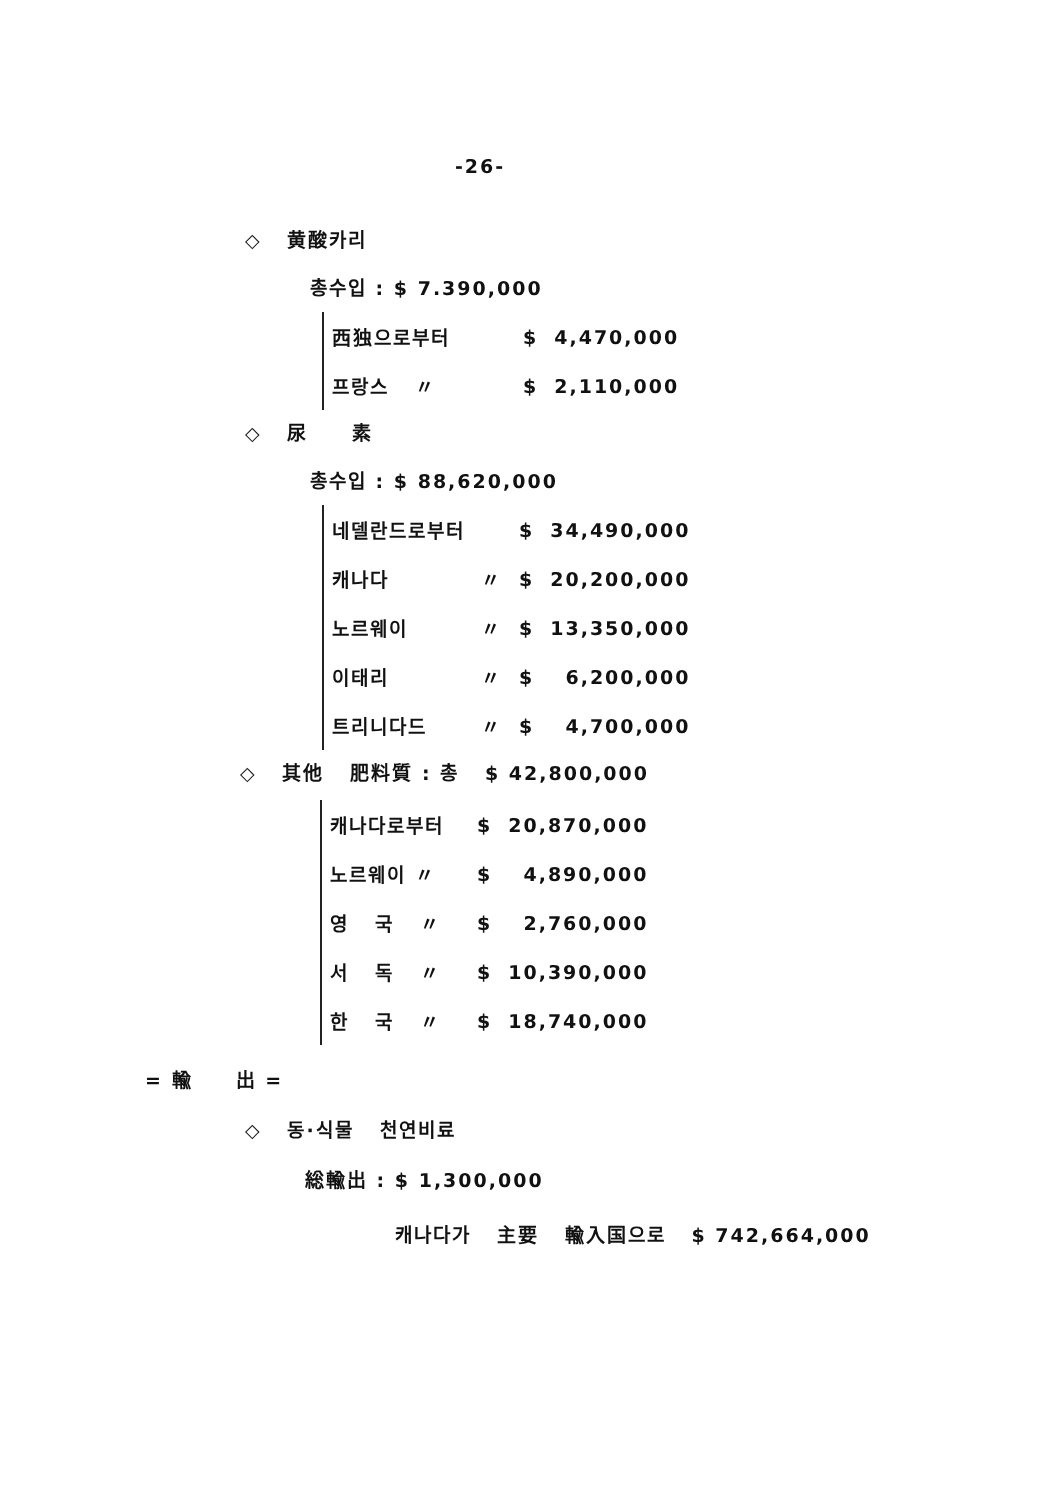-26-
◇ 黄酸카리
총수입 : $ 7.390,000
| 西独으로부터 | | $ | 4,470,000 |
| 프랑스 〃 | | $ | 2,110,000 |
◇ 尿 素
총수입 : $ 88,620,000
| 네델란드로부터 | | $ | 34,490,000 |
| 캐나다 | 〃 | $ | 20,200,000 |
| 노르웨이 | 〃 | $ | 13,350,000 |
| 이태리 | 〃 | $ | 6,200,000 |
| 트리니다드 | 〃 | $ | 4,700,000 |
◇ 其他 肥料質 : 총 $ 42,800,000
| 캐나다로부터 | | $ | 20,870,000 |
| 노르웨이 〃 | | $ | 4,890,000 |
| 영 국 〃 | | $ | 2,760,000 |
| 서 독 〃 | | $ | 10,390,000 |
| 한 국 〃 | | $ | 18,740,000 |
= 輸 出 =
◇ 동·식물 천연비료
総輸出 : $ 1,300,000
캐나다가 主要 輸入国으로 $ 742,664,000